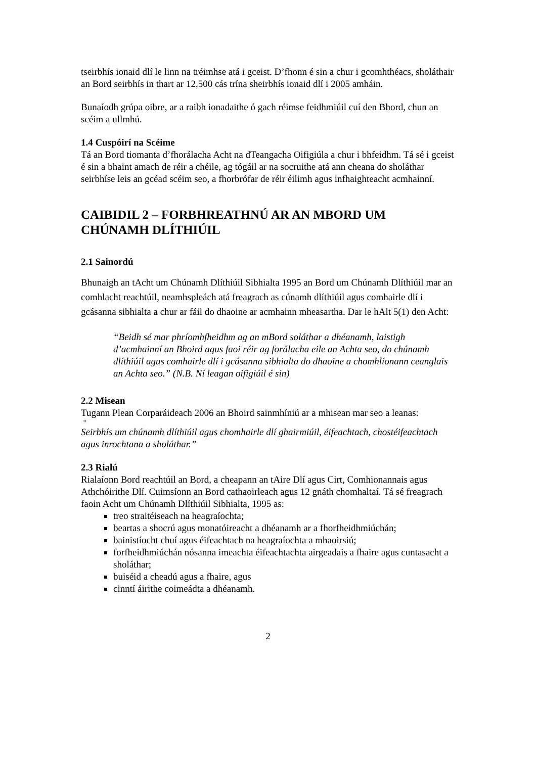tseirbhís ionaid dlí le linn na tréimhse atá i gceist. D’fhonn é sin a chur i gcomhthéacs, sholáthair an Bord seirbhís in thart ar 12,500 cás trína sheirbhís ionaid dlí i 2005 amháin.
Bunaíodh grúpa oibre, ar a raibh ionadaithe ó gach réimse feidhmiúil cuí den Bhord, chun an scéim a ullmhú.
1.4 Cuspóirí na Scéime
Tá an Bord tiomanta d’fhorálacha Acht na dTeangacha Oifigiúla a chur i bhfeidhm. Tá sé i gceist é sin a bhaint amach de réir a chéile, ag tógáil ar na socruithe atá ann cheana do sholáthar seirbhíse leis an gcéad scéim seo, a fhorbrófar de réir éilimh agus infhaighteacht acmhainní.
CAIBIDIL 2 – FORBHREATHNÚ AR AN MBORD UM CHÚNAMH DLÍTHIÚIL
2.1 Sainordú
Bhunaigh an tAcht um Chúnamh Dlíthiúil Sibhialta 1995 an Bord um Chúnamh Dlíthiúil mar an comhlacht reachtúil, neamhspleách atá freagrach as cúnamh dlíthiúil agus comhairle dlí i gcásanna sibhialta a chur ar fáil do dhaoine ar acmhainn mheasartha. Dar le hAlt 5(1) den Acht:
“Beidh sé mar phríomhfheidhm ag an mBord soláthar a dhéanamh, laistigh d’acmhainní an Bhoird agus faoi réir ag forálacha eile an Achta seo, do chúnamh dlíthiúil agus comhairle dlí i gcásanna sibhialta do dhaoine a chomhlíonann ceanglais an Achta seo.” (N.B. Ní leagan oifigiúil é sin)
2.2 Misean
Tugann Plean Corparáideach 2006 an Bhoird sainmhíniú ar a mhisean mar seo a leanas:
“
Seirbhís um chúnamh dlíthiúil agus chomhairle dlí ghairmiúil, éifeachtach, chostéifeachtach agus inrochtana a sholáthar.”
2.3 Rialú
Rialaíonn Bord reachtúil an Bord, a cheapann an tAire Dlí agus Cirt, Comhionannais agus Athchóirithe Dlí. Cuimsíonn an Bord cathaoirleach agus 12 gnáth chomhaltaí. Tá sé freagrach faoin Acht um Chúnamh Dlíthiúil Sibhialta, 1995 as:
treo straitéiseach na heagraíochta;
beartas a shocrú agus monatóireacht a dhéanamh ar a fhorfheidhmiúchán;
bainistíocht chuí agus éifeachtach na heagraíochta a mhaoirsiú;
forfheidhmiúchán nósanna imeachta éifeachtachta airgeadais a fhaire agus cuntasacht a sholáthar;
buiséid a cheadú agus a fhaire, agus
cinntí áirithe coimeádta a dhéanamh.
2